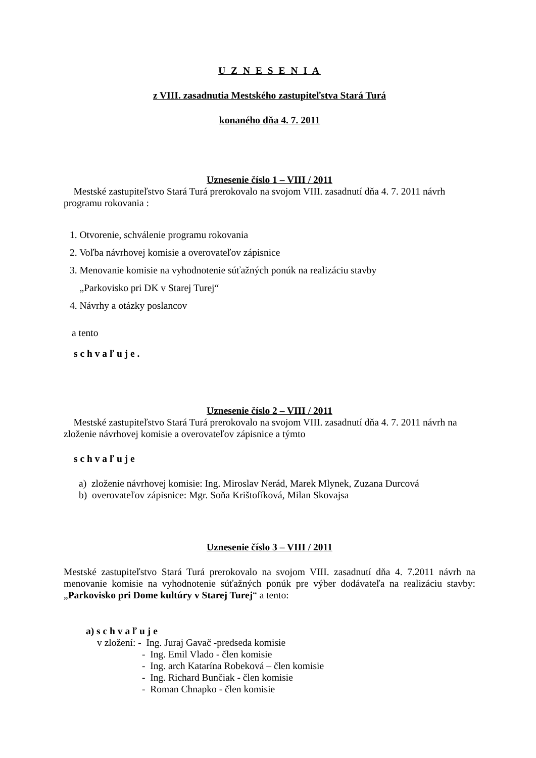U Z N E S E N I A
z VIII. zasadnutia Mestského zastupiteľstva Stará Turá
konaného dňa 4. 7. 2011
Uznesenie číslo 1 – VIII / 2011
Mestské zastupiteľstvo Stará Turá prerokovalo na svojom VIII. zasadnutí dňa 4. 7. 2011 návrh programu rokovania :
1. Otvorenie, schválenie programu rokovania
2. Voľba návrhovej komisie a overovateľov zápisnice
3. Menovanie komisie na vyhodnotenie súťažných ponúk na realizáciu stavby
„Parkovisko pri DK v Starej Turej“
4. Návrhy a otázky poslancov
a tento
s c h v a ľ u j e .
Uznesenie číslo 2 – VIII / 2011
Mestské zastupiteľstvo Stará Turá prerokovalo na svojom VIII. zasadnutí dňa 4. 7. 2011 návrh na zloženie návrhovej komisie a overovateľov zápisnice a týmto
s c h v a ľ u j e
a) zloženie návrhovej komisie: Ing. Miroslav Nerád, Marek Mlynek, Zuzana Durcová
b) overovateľov zápisnice: Mgr. Soňa Krištofíková, Milan Skovajsa
Uznesenie číslo 3 – VIII / 2011
Mestské zastupiteľstvo Stará Turá prerokovalo na svojom VIII. zasadnutí dňa 4. 7.2011 návrh na menovanie komisie na vyhodnotenie súťažných ponúk pre výber dodávateľa na realizáciu stavby: „Parkovisko pri Dome kultúry v Starej Turej“ a tento:
a) s c h v a ľ u j e
v zložení: - Ing. Juraj Gavač -predseda komisie
- Ing. Emil Vlado - člen komisie
- Ing. arch Katarína Robeková – člen komisie
- Ing. Richard Bunčiak - člen komisie
- Roman Chnapko - člen komisie